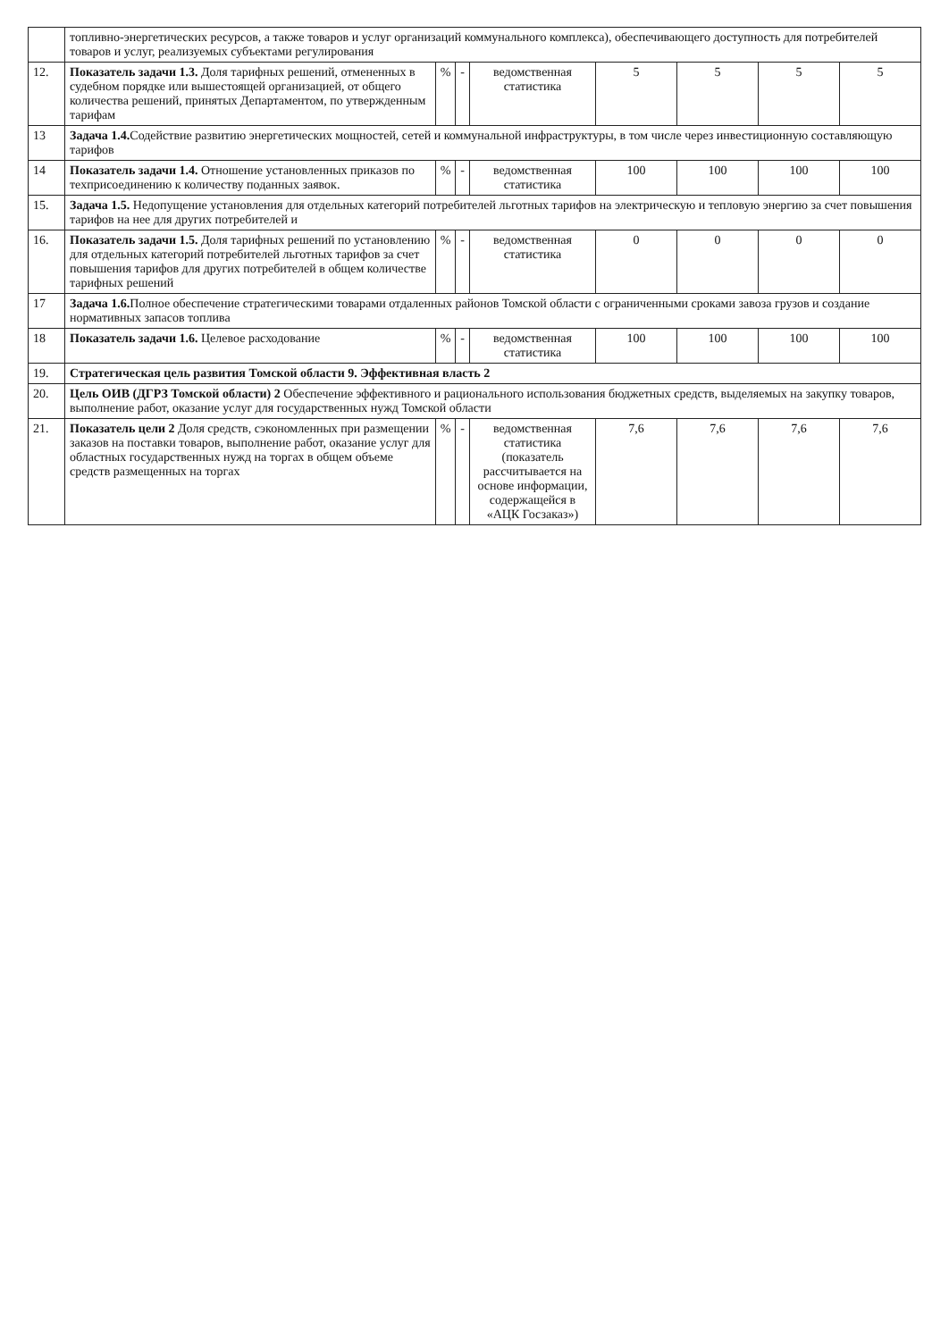| | топливно-энергетических ресурсов, а также товаров и услуг организаций коммунального комплекса), обеспечивающего доступность для потребителей товаров и услуг, реализуемых субъектами регулирования | | | | | | | |
| 12. | Показатель задачи 1.3. Доля тарифных решений, отмененных в судебном порядке или вышестоящей организацией, от общего количества решений, принятых Департаментом, по утвержденным тарифам | % | - | ведомственная статистика | 5 | 5 | 5 | 5 |
| 13 | Задача 1.4. Содействие развитию энергетических мощностей, сетей и коммунальной инфраструктуры, в том числе через инвестиционную составляющую тарифов | | | | | | | |
| 14 | Показатель задачи 1.4. Отношение установленных приказов по техприсоединению к количеству поданных заявок. | % | - | ведомственная статистика | 100 | 100 | 100 | 100 |
| 15. | Задача 1.5. Недопущение установления для отдельных категорий потребителей льготных тарифов на электрическую и тепловую энергию за счет повышения тарифов на нее для других потребителей и | | | | | | | |
| 16. | Показатель задачи 1.5. Доля тарифных решений по установлению для отдельных категорий потребителей льготных тарифов за счет повышения тарифов для других потребителей в общем количестве тарифных решений | % | - | ведомственная статистика | 0 | 0 | 0 | 0 |
| 17 | Задача 1.6. Полное обеспечение стратегическими товарами отдаленных районов Томской области с ограниченными сроками завоза грузов и создание нормативных запасов топлива | | | | | | | |
| 18 | Показатель задачи 1.6. Целевое расходование | % | - | ведомственная статистика | 100 | 100 | 100 | 100 |
| 19. | Стратегическая цель развития Томской области 9. Эффективная власть 2 | | | | | | | |
| 20. | Цель ОИВ (ДГРЗ Томской области) 2 Обеспечение эффективного и рационального использования бюджетных средств, выделяемых на закупку товаров, выполнение работ, оказание услуг для государственных нужд Томской области | | | | | | | |
| 21. | Показатель цели 2 Доля средств, сэкономленных при размещении заказов на поставки товаров, выполнение работ, оказание услуг для областных государственных нужд на торгах в общем объеме средств размещенных на торгах | % | - | ведомственная статистика (показатель рассчитывается на основе информации, содержащейся в «АЦК Госзаказ») | 7,6 | 7,6 | 7,6 | 7,6 |